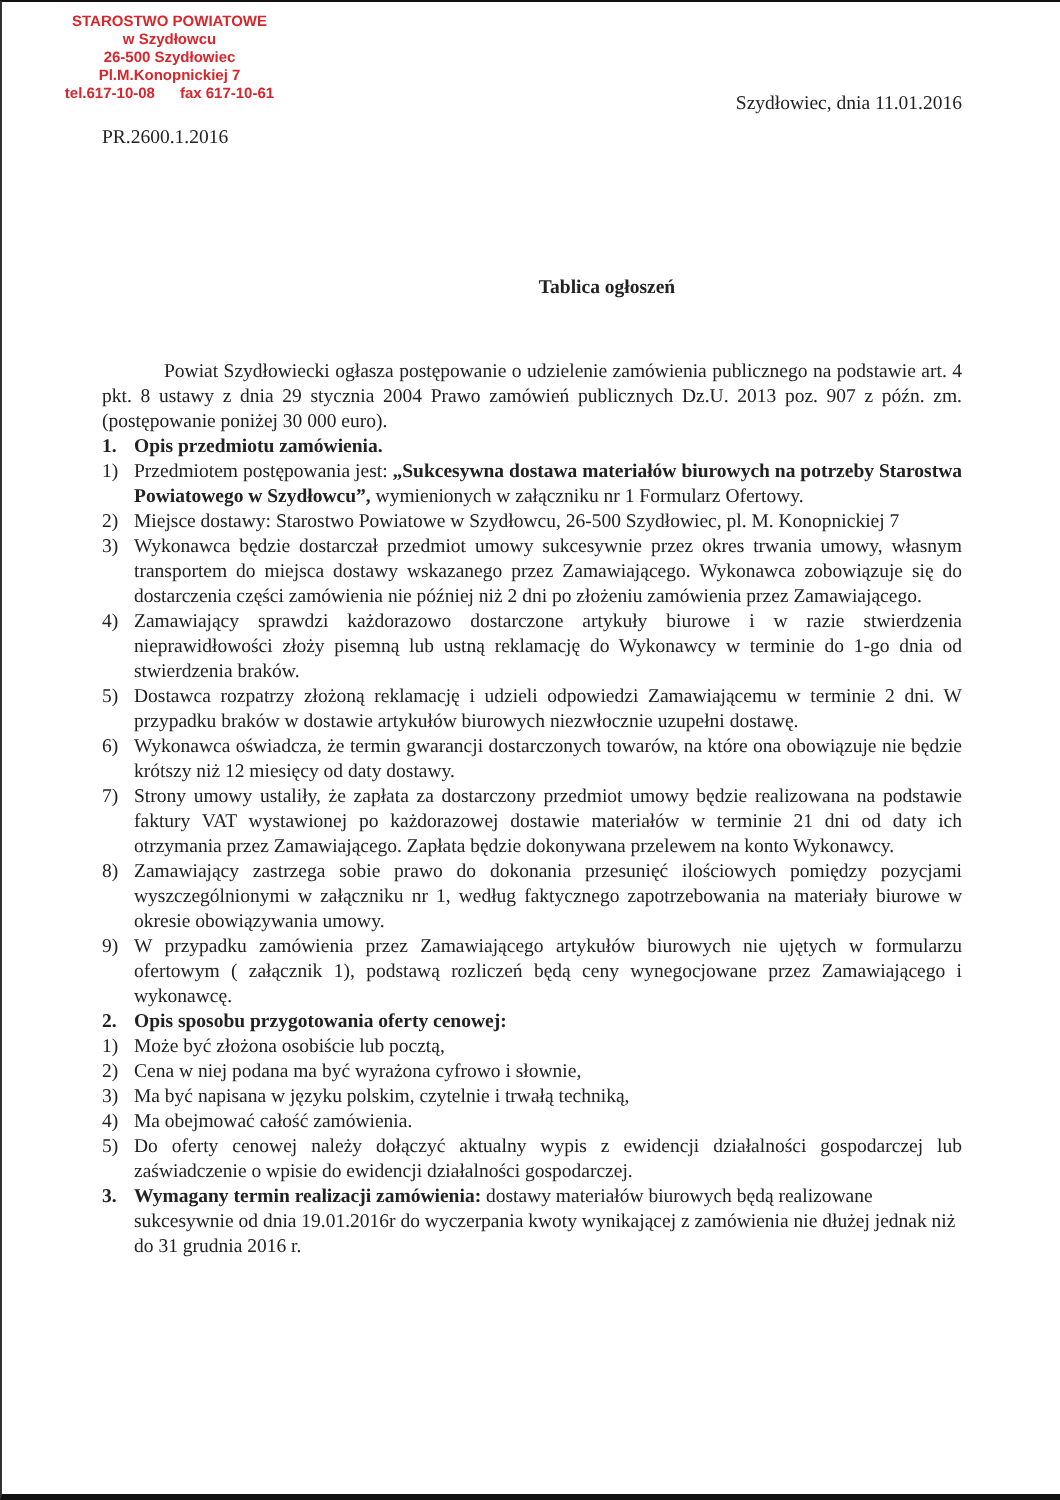STAROSTWO POWIATOWE
w Szydłowcu
26-500 Szydłowiec
Pl.M.Konopnickiej 7
tel.617-10-08 fax 617-10-61
Szydłowiec, dnia 11.01.2016
PR.2600.1.2016
Tablica ogłoszeń
Powiat Szydłowiecki ogłasza postępowanie o udzielenie zamówienia publicznego na podstawie art. 4 pkt. 8 ustawy z dnia 29 stycznia 2004 Prawo zamówień publicznych Dz.U. 2013 poz. 907 z późn. zm.(postępowanie poniżej 30 000 euro).
1. Opis przedmiotu zamówienia.
1) Przedmiotem postępowania jest: „Sukcesywna dostawa materiałów biurowych na potrzeby Starostwa Powiatowego w Szydłowcu”, wymienionych w załączniku nr 1 Formularz Ofertowy.
2) Miejsce dostawy: Starostwo Powiatowe w Szydłowcu, 26-500 Szydłowiec, pl. M. Konopnickiej 7
3) Wykonawca będzie dostarczał przedmiot umowy sukcesywnie przez okres trwania umowy, własnym transportem do miejsca dostawy wskazanego przez Zamawiającego. Wykonawca zobowiązuje się do dostarczenia części zamówienia nie później niż 2 dni po złożeniu zamówienia przez Zamawiającego.
4) Zamawiający sprawdzi każdorazowo dostarczone artykuły biurowe i w razie stwierdzenia nieprawidłowości złoży pisemną lub ustną reklamację do Wykonawcy w terminie do 1-go dnia od stwierdzenia braków.
5) Dostawca rozpatrzy złożoną reklamację i udzieli odpowiedzi Zamawiającemu w terminie 2 dni. W przypadku braków w dostawie artykułów biurowych niezwłocznie uzupełni dostawę.
6) Wykonawca oświadcza, że termin gwarancji dostarczonych towarów, na które ona obowiązuje nie będzie krótszy niż 12 miesięcy od daty dostawy.
7) Strony umowy ustaliły, że zapłata za dostarczony przedmiot umowy będzie realizowana na podstawie faktury VAT wystawionej po każdorazowej dostawie materiałów w terminie 21 dni od daty ich otrzymania przez Zamawiającego. Zapłata będzie dokonywana przelewem na konto Wykonawcy.
8) Zamawiający zastrzega sobie prawo do dokonania przesunięć ilościowych pomiędzy pozycjami wyszczególnionymi w załączniku nr 1, według faktycznego zapotrzebowania na materiały biurowe w okresie obowiązywania umowy.
9) W przypadku zamówienia przez Zamawiającego artykułów biurowych nie ujętych w formularzu ofertowym ( załącznik 1), podstawą rozliczeń będą ceny wynegocjowane przez Zamawiającego i wykonawcę.
2. Opis sposobu przygotowania oferty cenowej:
1) Może być złożona osobiście lub pocztą,
2) Cena w niej podana ma być wyrażona cyfrowo i słownie,
3) Ma być napisana w języku polskim, czytelnie i trwałą techniką,
4) Ma obejmować całość zamówienia.
5) Do oferty cenowej należy dołączyć aktualny wypis z ewidencji działalności gospodarczej lub zaświadczenie o wpisie do ewidencji działalności gospodarczej.
3. Wymagany termin realizacji zamówienia: dostawy materiałów biurowych będą realizowane sukcesywnie od dnia 19.01.2016r do wyczerpania kwoty wynikającej z zamówienia nie dłużej jednak niż do 31 grudnia 2016 r.